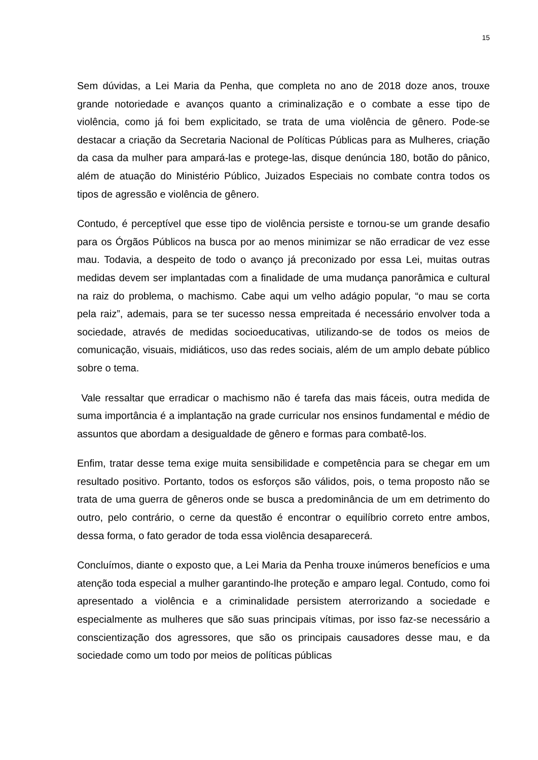15
Sem dúvidas, a Lei Maria da Penha, que completa no ano de 2018 doze anos, trouxe grande notoriedade e avanços quanto a criminalização e o combate a esse tipo de violência, como já foi bem explicitado, se trata de uma violência de gênero. Pode-se destacar a criação da Secretaria Nacional de Políticas Públicas para as Mulheres, criação da casa da mulher para ampará-las e protege-las, disque denúncia 180, botão do pânico, além de atuação do Ministério Público, Juizados Especiais no combate contra todos os tipos de agressão e violência de gênero.
Contudo, é perceptível que esse tipo de violência persiste e tornou-se um grande desafio para os Órgãos Públicos na busca por ao menos minimizar se não erradicar de vez esse mau. Todavia, a despeito de todo o avanço já preconizado por essa Lei, muitas outras medidas devem ser implantadas com a finalidade de uma mudança panorâmica e cultural na raiz do problema, o machismo. Cabe aqui um velho adágio popular, “o mau se corta pela raiz”, ademais, para se ter sucesso nessa empreitada é necessário envolver toda a sociedade, através de medidas socioeducativas, utilizando-se de todos os meios de comunicação, visuais, midiáticos, uso das redes sociais, além de um amplo debate público sobre o tema.
Vale ressaltar que erradicar o machismo não é tarefa das mais fáceis, outra medida de suma importância é a implantação na grade curricular nos ensinos fundamental e médio de assuntos que abordam a desigualdade de gênero e formas para combatê-los.
Enfim, tratar desse tema exige muita sensibilidade e competência para se chegar em um resultado positivo. Portanto, todos os esforços são válidos, pois, o tema proposto não se trata de uma guerra de gêneros onde se busca a predominância de um em detrimento do outro, pelo contrário, o cerne da questão é encontrar o equilíbrio correto entre ambos, dessa forma, o fato gerador de toda essa violência desaparecerá.
Concluímos, diante o exposto que, a Lei Maria da Penha trouxe inúmeros benefícios e uma atenção toda especial a mulher garantindo-lhe proteção e amparo legal. Contudo, como foi apresentado a violência e a criminalidade persistem aterrorizando a sociedade e especialmente as mulheres que são suas principais vítimas, por isso faz-se necessário a conscientização dos agressores, que são os principais causadores desse mau, e da sociedade como um todo por meios de políticas públicas